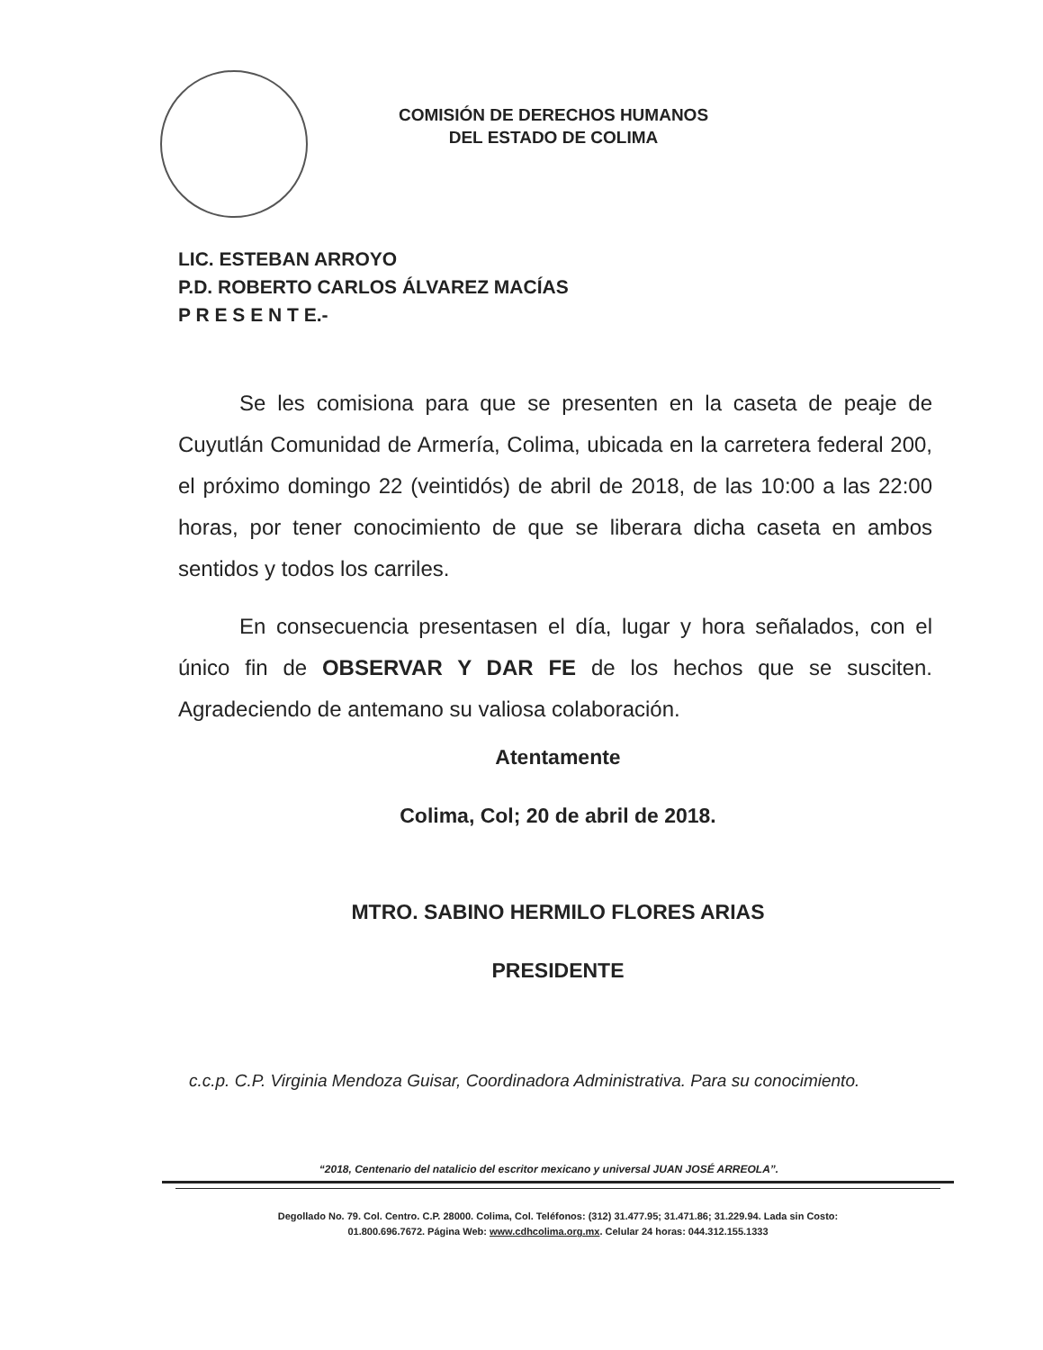COMISIÓN DE DERECHOS HUMANOS
DEL ESTADO DE COLIMA
LIC. ESTEBAN ARROYO
P.D. ROBERTO CARLOS ÁLVAREZ MACÍAS
P R E S E N T E.-
Se les comisiona para que se presenten en la caseta de peaje de Cuyutlán Comunidad de Armería, Colima, ubicada en la carretera federal 200, el próximo domingo 22 (veintidós) de abril de 2018, de las 10:00 a las 22:00 horas, por tener conocimiento de que se liberara dicha caseta en ambos sentidos y todos los carriles.
En consecuencia presentasen el día, lugar y hora señalados, con el único fin de OBSERVAR Y DAR FE de los hechos que se susciten. Agradeciendo de antemano su valiosa colaboración.
Atentamente
Colima, Col; 20 de abril de 2018.
MTRO. SABINO HERMILO FLORES ARIAS
PRESIDENTE
c.c.p. C.P. Virginia Mendoza Guisar, Coordinadora Administrativa. Para su conocimiento.
“2018, Centenario del natalicio del escritor mexicano y universal JUAN JOSÉ ARREOLA”.
Degollado No. 79. Col. Centro. C.P. 28000. Colima, Col. Teléfonos: (312) 31.477.95; 31.471.86; 31.229.94. Lada sin Costo:
01.800.696.7672. Página Web: www.cdhcolima.org.mx. Celular 24 horas: 044.312.155.1333